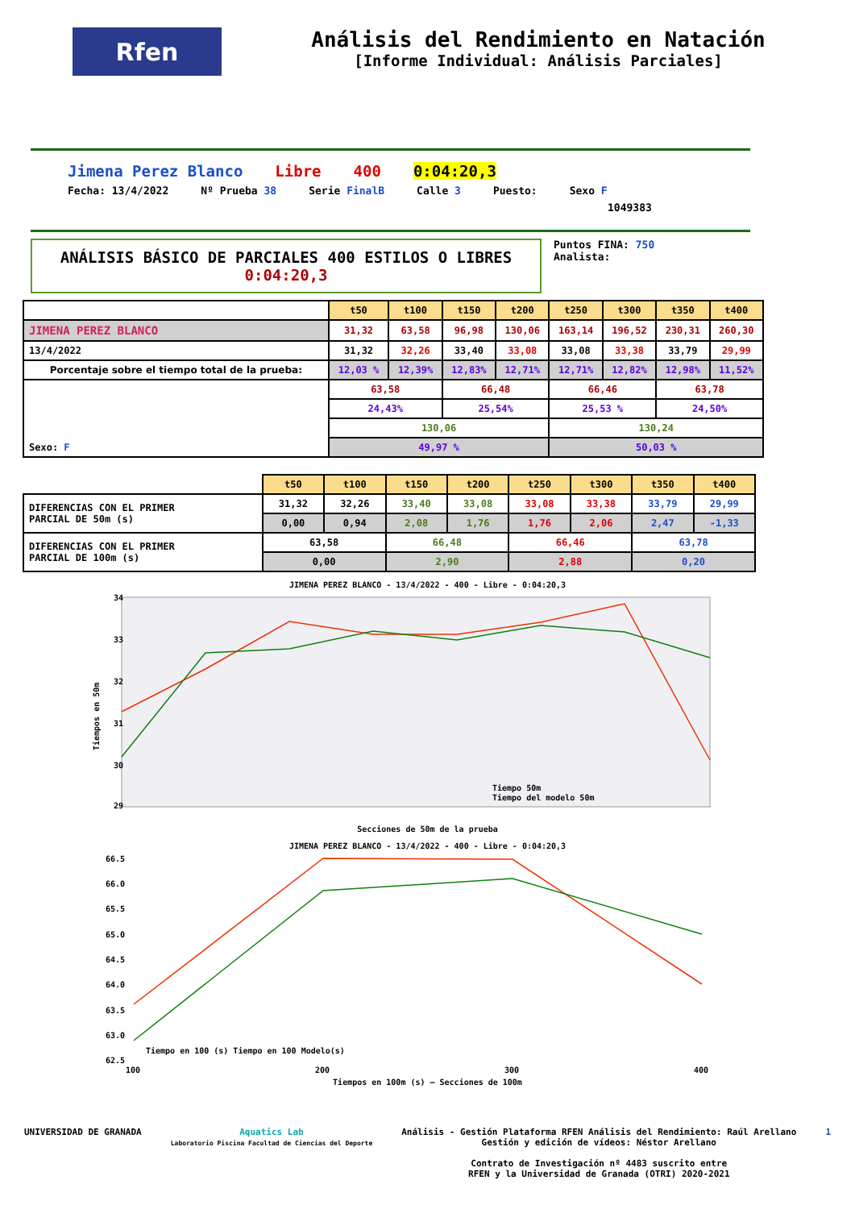Rfen
Análisis del Rendimiento en Natación
[Informe Individual: Análisis Parciales]
Jimena Perez Blanco Libre 400 0:04:20,3
Fecha: 13/4/2022 Nº Prueba 38 Serie FinalB Calle 3 Puesto: Sexo F
1049383
ANÁLISIS BÁSICO DE PARCIALES 400 ESTILOS O LIBRES
0:04:20,3
Puntos FINA: 750
Analista:
| | t50 | t100 | t150 | t200 | t250 | t300 | t350 | t400 |
| JIMENA PEREZ BLANCO | 31,32 | 63,58 | 96,98 | 130,06 | 163,14 | 196,52 | 230,31 | 260,30 |
| 13/4/2022 | 31,32 | 32,26 | 33,40 | 33,08 | 33,08 | 33,38 | 33,79 | 29,99 |
| Porcentaje sobre el tiempo total de la prueba: | 12,03 % | 12,39% | 12,83% | 12,71% | 12,71% | 12,82% | 12,98% | 11,52% |
| Sexo: F | 63,58 | | 66,48 | | 66,46 | | 63,78 | |
| | 24,43% | | 25,54% | | 25,53 % | | 24,50% | |
| | 130,06 | | | | 130,24 | | | |
| | 49,97 % | | | | 50,03 % | | | |
| | t50 | t100 | t150 | t200 | t250 | t300 | t350 | t400 |
| DIFERENCIAS CON EL PRIMER PARCIAL DE 50m (s) | 31,32 | 32,26 | 33,40 | 33,08 | 33,08 | 33,38 | 33,79 | 29,99 |
| | 0,00 | 0,94 | 2,08 | 1,76 | 1,76 | 2,06 | 2,47 | -1,33 |
| DIFERENCIAS CON EL PRIMER PARCIAL DE 100m (s) | 63,58 | | 66,48 | | 66,46 | | 63,78 | |
| | 0,00 | | 2,90 | | 2,88 | | 0,20 | |
JIMENA PEREZ BLANCO - 13/4/2022 - 400 - Libre - 0:04:20,3
34
33
32
31
30
29
Tiempo 50m
Tiempo del modelo 50m
Tiempos en 50m
Secciones de 50m de la prueba
JIMENA PEREZ BLANCO - 13/4/2022 - 400 - Libre - 0:04:20,3
66.5
66.0
65.5
65.0
64.5
64.0
63.5
63.0
62.5
Tiempo en 100 (s) Tiempo en 100 Modelo(s)
100
200
300
400
Tiempos en 100m (s) — Secciones de 100m
UNIVERSIDAD DE GRANADA Aquatics Lab
Laboratorio Piscina Facultad de Ciencias del Deporte
Análisis - Gestión Plataforma RFEN Análisis del Rendimiento: Raúl Arellano
Gestión y edición de vídeos: Néstor Arellano
Contrato de Investigación nº 4483 suscrito entre
RFEN y la Universidad de Granada (OTRI) 2020-2021
1